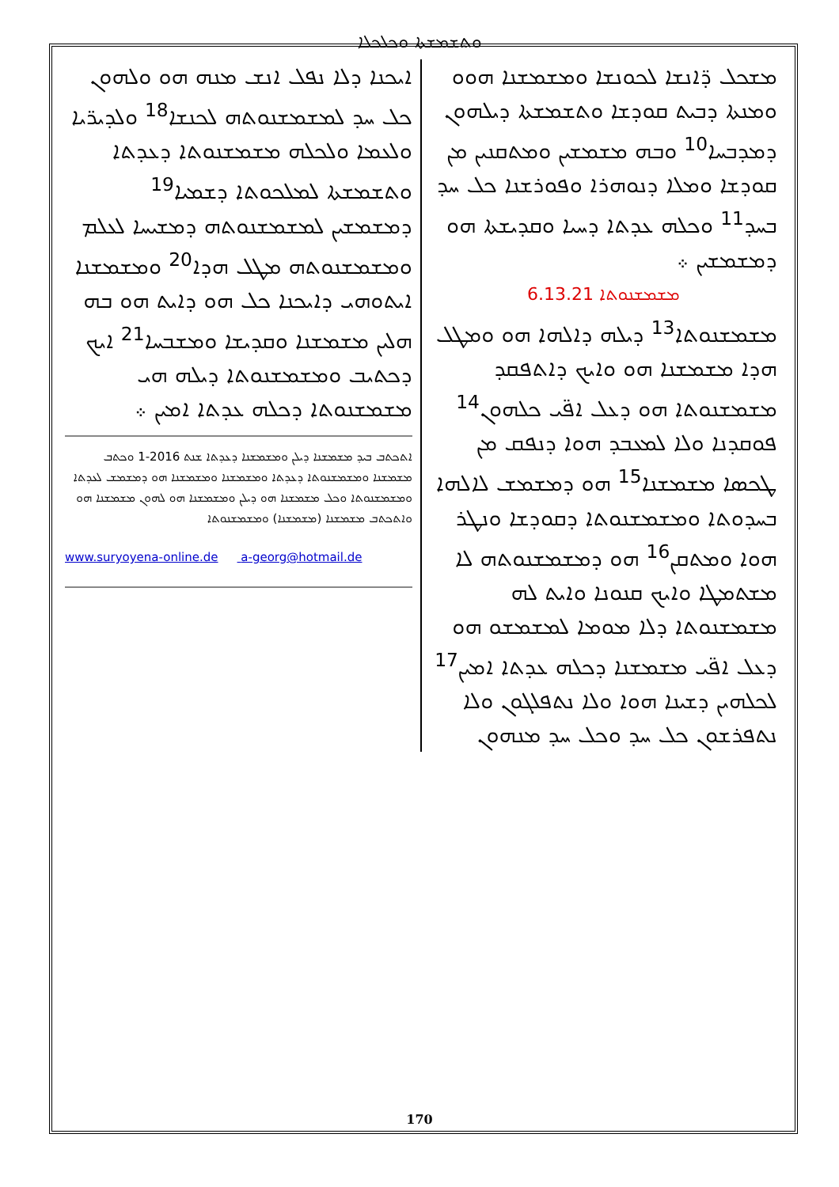ܘܬܫܡܫܬܐ ܘܟܠܟܠܐ
ܡܫܟܠ ܕ̈ܐܢܫܐ ܠܟܘܢܫܐ ܘܡܫܡܫܢܐ ܗܘܘ ܘܡܢܬܐ ܕܒܝܬ ܩܘܕܫܐ ܘܬܫܡܫܬܐ ܕܝܠܗܘܢ ܕܡܕܒܚܐ<sup>10</sup> ܘܒܗ ܡܫܡܫܝܢ ܘܡܬܩܢܝܢ ܡܢ ܩܘܕܫܐ ܘܡܠܐ ܕܢܘܗܪܐ ܘܦܘܪܫܢܐ ܟܠ ܚܕ ܒܚܕ<sup>11</sup> ܘܟܠܗ ܥܕܬܐ ܕܚܝܐ ܘܩܕܝܫܬܐ ܗܘ ܕܡܫܡܫܝܢ ܀
ܡܫܡܫܢܘܬܐ 6.13.21
ܡܫܡܫܢܘܬܐ<sup>13</sup> ܕܝܠܗ ܕܐܠܗܐ ܗܘ ܘܡܛܠ ܗܕܐ ܡܫܡܫܢܐ ܗܘ ܘܐܝܟ ܕܐܬܦܩܕ ܡܫܡܫܢܘܬܐ ܗܘ ܕܥܠ ܐܦ̈ܝ ܟܠܗܘܢ<sup>14</sup> ܦܘܩܕܢܐ ܘܠܐ ܠܡܥܒܕ ܗܘܐ ܕܢܦܩ ܡܢ ܛܟܣܐ ܡܫܡܫܢܐ<sup>15</sup> ܗܘ ܕܡܫܡܫ ܠܐܠܗܐ ܒܚܕܘܬܐ ܘܡܫܡܫܢܘܬܐ ܕܩܘܕܫܐ ܘܢܛܪ ܗܘܐ ܘܡܬܩܢ<sup>16</sup> ܗܘ ܕܡܫܡܫܢܘܬܗ ܠܐ ܡܫܬܡܛܐ ܘܐܝܟ ܩܢܘܢܐ ܘܐܝܬ ܠܗ ܡܫܡܫܢܘܬܐ ܕܠܐ ܡܘܡܐ ܠܡܫܡܫܘ ܗܘ ܕܥܠ ܐܦ̈ܝ ܡܫܡܫܢܐ ܕܟܠܗ ܥܕܬܐ ܐܡܝܢ<sup>17</sup> ܠܟܠܗܝܢ ܕܫܝܢܐ ܗܘܐ ܘܠܐ ܢܬܦܠܓܘܢ ܘܠܐ ܢܬܦܪܫܘܢ ܟܠ ܚܕ ܘܟܠ ܚܕ ܡܢܗܘܢ
ܐܝܟܢܐ ܕܠܐ ܢܦܠ ܐܢܫ ܡܢܗ ܗܘ ܘܠܗܘܢ ܟܠ ܚܕ ܠܡܫܡܫܢܘܬܗ ܠܟܢܫܐ<sup>18</sup> ܘܠܕܝܪ̈ܝܐ ܘܠܥܡܐ ܘܠܟܠܗ ܡܫܡܫܢܘܬܐ ܕܥܕܬܐ ܘܬܫܡܫܬܐ ܠܡܠܟܘܬܐ ܕܫܡܝܐ<sup>19</sup> ܕܡܫܡܫܝܢ ܠܡܫܡܫܢܘܬܗ ܕܡܫܝܚܐ ܠܥܠܡ ܘܡܫܡܫܢܘܬܗ ܡܛܠ ܗܕܐ<sup>20</sup> ܘܡܫܡܫܢܐ ܐܝܬܘܗܝ ܕܐܝܟܢܐ ܟܠ ܗܘ ܕܐܝܬ ܗܘ ܒܗ ܗܠܝܢ ܡܫܡܫܢܐ ܘܩܕܝܫܐ ܘܡܫܒܚܐ<sup>21</sup> ܐܝܟ ܕܟܬܝܒ ܘܡܫܡܫܢܘܬܐ ܕܝܠܗ ܗܝ ܡܫܡܫܢܘܬܐ ܕܟܠܗ ܥܕܬܐ ܐܡܝܢ ܀
ܐܬܟܬܒ ܒܝܕ ܡܫܡܫܢܐ ܕܝܠܢ ܘܡܫܡܫܢܐ ܕܥܕܬܐ ܫܢܬ 2016-1 ܘܟܬܒ ܡܫܡܫܢܐ ܘܡܫܡܫܢܘܬܐ ܕܥܕܬܐ ܘܡܫܡܫܢܐ ܘܡܫܡܫܢܐ ܗܘ ܕܡܫܡܫ ܠܥܕܬܐ ܘܡܫܡܫܢܘܬܐ ܘܟܠ ܡܫܡܫܢܐ ܗܘ ܕܝܠܢ ܘܡܫܡܫܢܐ ܗܘ ܠܗܘܢ ܡܫܡܫܢܐ ܗܘ ܘܐܬܟܬܒ ܡܫܡܫܢܐ (ܡܫܡܫܢܐ) ܘܡܫܡܫܢܘܬܐ
www.suryoyena-online.de a-georg@hotmail.de
170